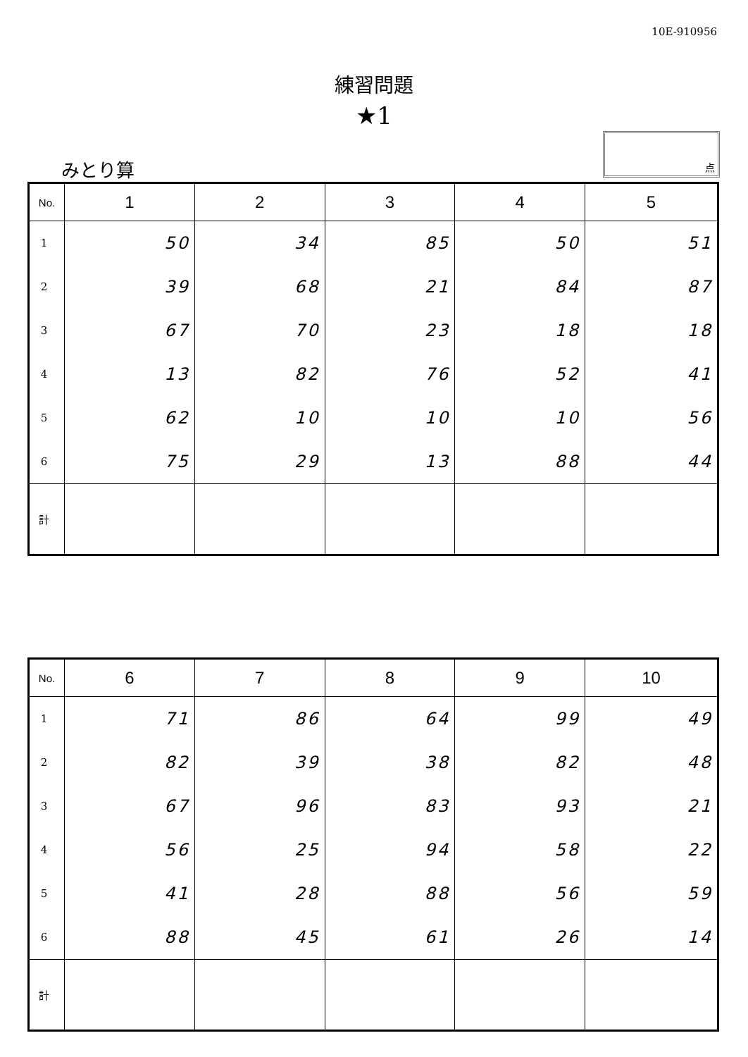10E-910956
練習問題
★1
みとり算
点
| No. | 1 | 2 | 3 | 4 | 5 |
| --- | --- | --- | --- | --- | --- |
| 1 | 50 | 34 | 85 | 50 | 51 |
| 2 | 39 | 68 | 21 | 84 | 87 |
| 3 | 67 | 70 | 23 | 18 | 18 |
| 4 | 13 | 82 | 76 | 52 | 41 |
| 5 | 62 | 10 | 10 | 10 | 56 |
| 6 | 75 | 29 | 13 | 88 | 44 |
| 計 | | | | | |
| No. | 6 | 7 | 8 | 9 | 10 |
| --- | --- | --- | --- | --- | --- |
| 1 | 71 | 86 | 64 | 99 | 49 |
| 2 | 82 | 39 | 38 | 82 | 48 |
| 3 | 67 | 96 | 83 | 93 | 21 |
| 4 | 56 | 25 | 94 | 58 | 22 |
| 5 | 41 | 28 | 88 | 56 | 59 |
| 6 | 88 | 45 | 61 | 26 | 14 |
| 計 | | | | | |